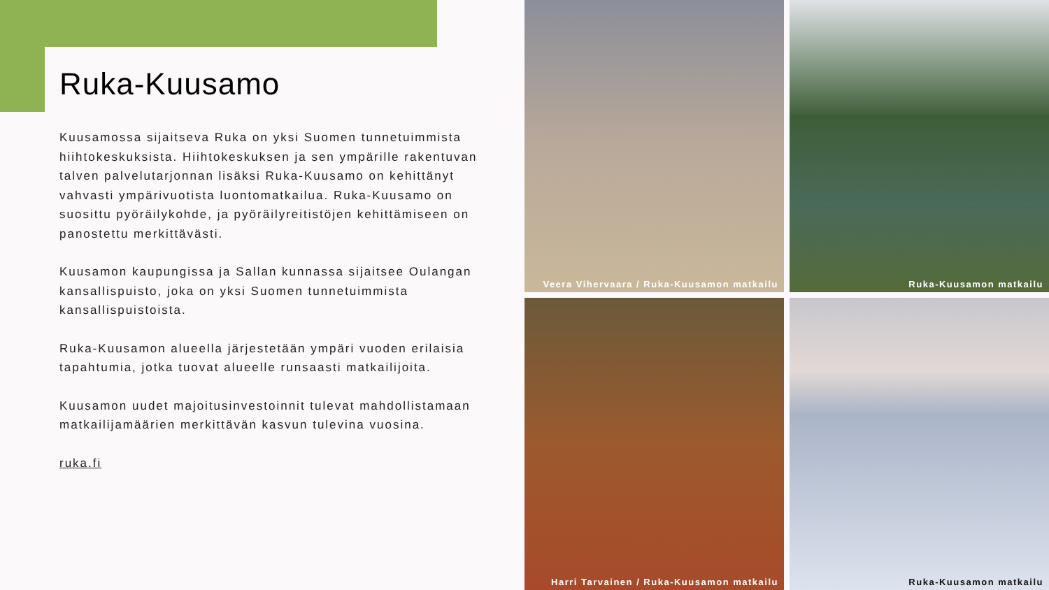Ruka-Kuusamo
Kuusamossa sijaitseva Ruka on yksi Suomen tunnetuimmista hiihtokeskuksista. Hiihtokeskuksen ja sen ympärille rakentuvan talven palvelutarjonnan lisäksi Ruka-Kuusamo on kehittänyt vahvasti ympärivuotista luontomatkailua. Ruka-Kuusamo on suosittu pyöräilykohde, ja pyöräilyreitistöjen kehittämiseen on panostettu merkittävästi.
Kuusamon kaupungissa ja Sallan kunnassa sijaitsee Oulangan kansallispuisto, joka on yksi Suomen tunnetuimmista kansallispuistoista.
Ruka-Kuusamon alueella järjestetään ympäri vuoden erilaisia tapahtumia, jotka tuovat alueelle runsaasti matkailijoita.
Kuusamon uudet majoitusinvestoinnit tulevat mahdollistamaan matkailijamäärien merkittävän kasvun tulevina vuosina.
ruka.fi
Veera Vihervaara / Ruka-Kuusamon matkailu
Ruka-Kuusamon matkailu
Harri Tarvainen / Ruka-Kuusamon matkailu
Ruka-Kuusamon matkailu